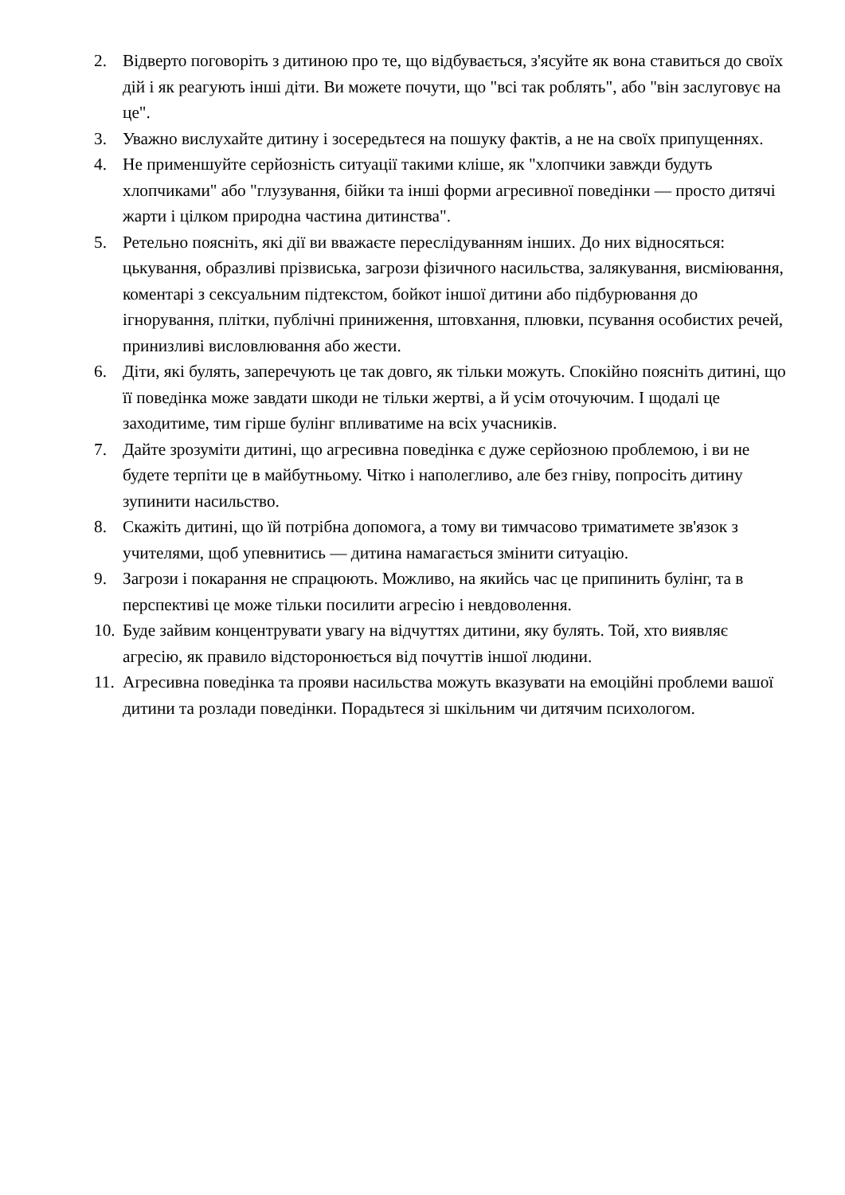2. Відверто поговоріть з дитиною про те, що відбувається, з'ясуйте як вона ставиться до своїх дій і як реагують інші діти. Ви можете почути, що "всі так роблять", або "він заслуговує на це".
3. Уважно вислухайте дитину і зосередьтеся на пошуку фактів, а не на своїх припущеннях.
4. Не применшуйте серйозність ситуації такими кліше, як "хлопчики завжди будуть хлопчиками" або "глузування, бійки та інші форми агресивної поведінки — просто дитячі жарти і цілком природна частина дитинства".
5. Ретельно поясніть, які дії ви вважаєте переслідуванням інших. До них відносяться: цькування, образливі прізвиська, загрози фізичного насильства, залякування, висміювання, коментарі з сексуальним підтекстом, бойкот іншої дитини або підбурювання до ігнорування, плітки, публічні приниження, штовхання, плювки, псування особистих речей, принизливі висловлювання або жести.
6. Діти, які булять, заперечують це так довго, як тільки можуть. Спокійно поясніть дитині, що її поведінка може завдати шкоди не тільки жертві, а й усім оточуючим. І щодалі це заходитиме, тим гірше булінг впливатиме на всіх учасників.
7. Дайте зрозуміти дитині, що агресивна поведінка є дуже серйозною проблемою, і ви не будете терпіти це в майбутньому. Чітко і наполегливо, але без гніву, попросіть дитину зупинити насильство.
8. Скажіть дитині, що їй потрібна допомога, а тому ви тимчасово триматимете зв'язок з учителями, щоб упевнитись — дитина намагається змінити ситуацію.
9. Загрози і покарання не спрацюють. Можливо, на якийсь час це припинить булінг, та в перспективі це може тільки посилити агресію і невдоволення.
10. Буде зайвим концентрувати увагу на відчуттях дитини, яку булять. Той, хто виявляє агресію, як правило відсторонюється від почуттів іншої людини.
11. Агресивна поведінка та прояви насильства можуть вказувати на емоційні проблеми вашої дитини та розлади поведінки. Порадьтеся зі шкільним чи дитячим психологом.